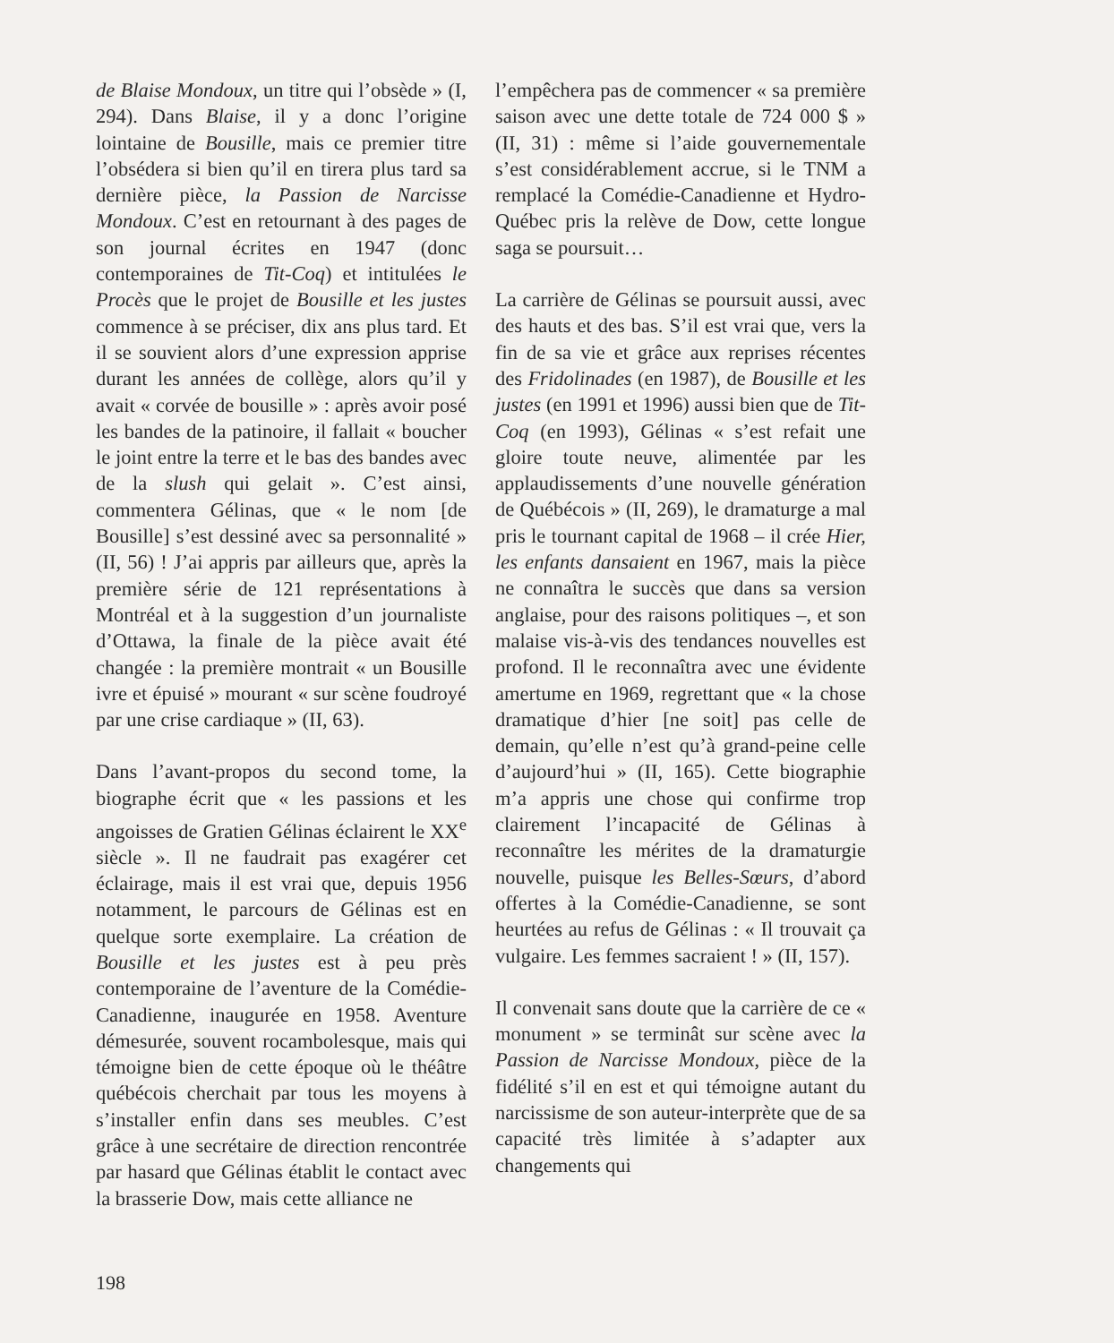de Blaise Mondoux, un titre qui l’obsède » (I, 294). Dans Blaise, il y a donc l’origine lointaine de Bousille, mais ce premier titre l’obsédera si bien qu’il en tirera plus tard sa dernière pièce, la Passion de Narcisse Mondoux. C’est en retournant à des pages de son journal écrites en 1947 (donc contemporaines de Tit-Coq) et intitulées le Procès que le projet de Bousille et les justes commence à se préciser, dix ans plus tard. Et il se souvient alors d’une expression apprise durant les années de collège, alors qu’il y avait « corvée de bousille » : après avoir posé les bandes de la patinoire, il fallait « boucher le joint entre la terre et le bas des bandes avec de la slush qui gelait ». C’est ainsi, commentera Gélinas, que « le nom [de Bousille] s’est dessiné avec sa personnalité » (II, 56) ! J’ai appris par ailleurs que, après la première série de 121 représentations à Montréal et à la suggestion d’un journaliste d’Ottawa, la finale de la pièce avait été changée : la première montrait « un Bousille ivre et épuisé » mourant « sur scène foudroyé par une crise cardiaque » (II, 63).
Dans l’avant-propos du second tome, la biographe écrit que « les passions et les angoisses de Gratien Gélinas éclairent le XX<sup>e</sup> siècle ». Il ne faudrait pas exagérer cet éclairage, mais il est vrai que, depuis 1956 notamment, le parcours de Gélinas est en quelque sorte exemplaire. La création de Bousille et les justes est à peu près contemporaine de l’aventure de la Comédie-Canadienne, inaugurée en 1958. Aventure démesurée, souvent rocambolesque, mais qui témoigne bien de cette époque où le théâtre québécois cherchait par tous les moyens à s’installer enfin dans ses meubles. C’est grâce à une secrétaire de direction rencontrée par hasard que Gélinas établit le contact avec la brasserie Dow, mais cette alliance ne
l’empêchera pas de commencer « sa première saison avec une dette totale de 724 000 $ » (II, 31) : même si l’aide gouvernementale s’est considérablement accrue, si le TNM a remplacé la Comédie-Canadienne et Hydro-Québec pris la relève de Dow, cette longue saga se poursuit…
La carrière de Gélinas se poursuit aussi, avec des hauts et des bas. S’il est vrai que, vers la fin de sa vie et grâce aux reprises récentes des Fridolinades (en 1987), de Bousille et les justes (en 1991 et 1996) aussi bien que de Tit-Coq (en 1993), Gélinas « s’est refait une gloire toute neuve, alimentée par les applaudissements d’une nouvelle génération de Québécois » (II, 269), le dramaturge a mal pris le tournant capital de 1968 – il crée Hier, les enfants dansaient en 1967, mais la pièce ne connaîtra le succès que dans sa version anglaise, pour des raisons politiques –, et son malaise vis-à-vis des tendances nouvelles est profond. Il le reconnaîtra avec une évidente amertume en 1969, regrettant que « la chose dramatique d’hier [ne soit] pas celle de demain, qu’elle n’est qu’à grand-peine celle d’aujourd’hui » (II, 165). Cette biographie m’a appris une chose qui confirme trop clairement l’incapacité de Gélinas à reconnaître les mérites de la dramaturgie nouvelle, puisque les Belles-Sœurs, d’abord offertes à la Comédie-Canadienne, se sont heurtées au refus de Gélinas : « Il trouvait ça vulgaire. Les femmes sacraient ! » (II, 157).
Il convenait sans doute que la carrière de ce « monument » se terminât sur scène avec la Passion de Narcisse Mondoux, pièce de la fidélité s’il en est et qui témoigne autant du narcissisme de son auteur-interprète que de sa capacité très limitée à s’adapter aux changements qui
198